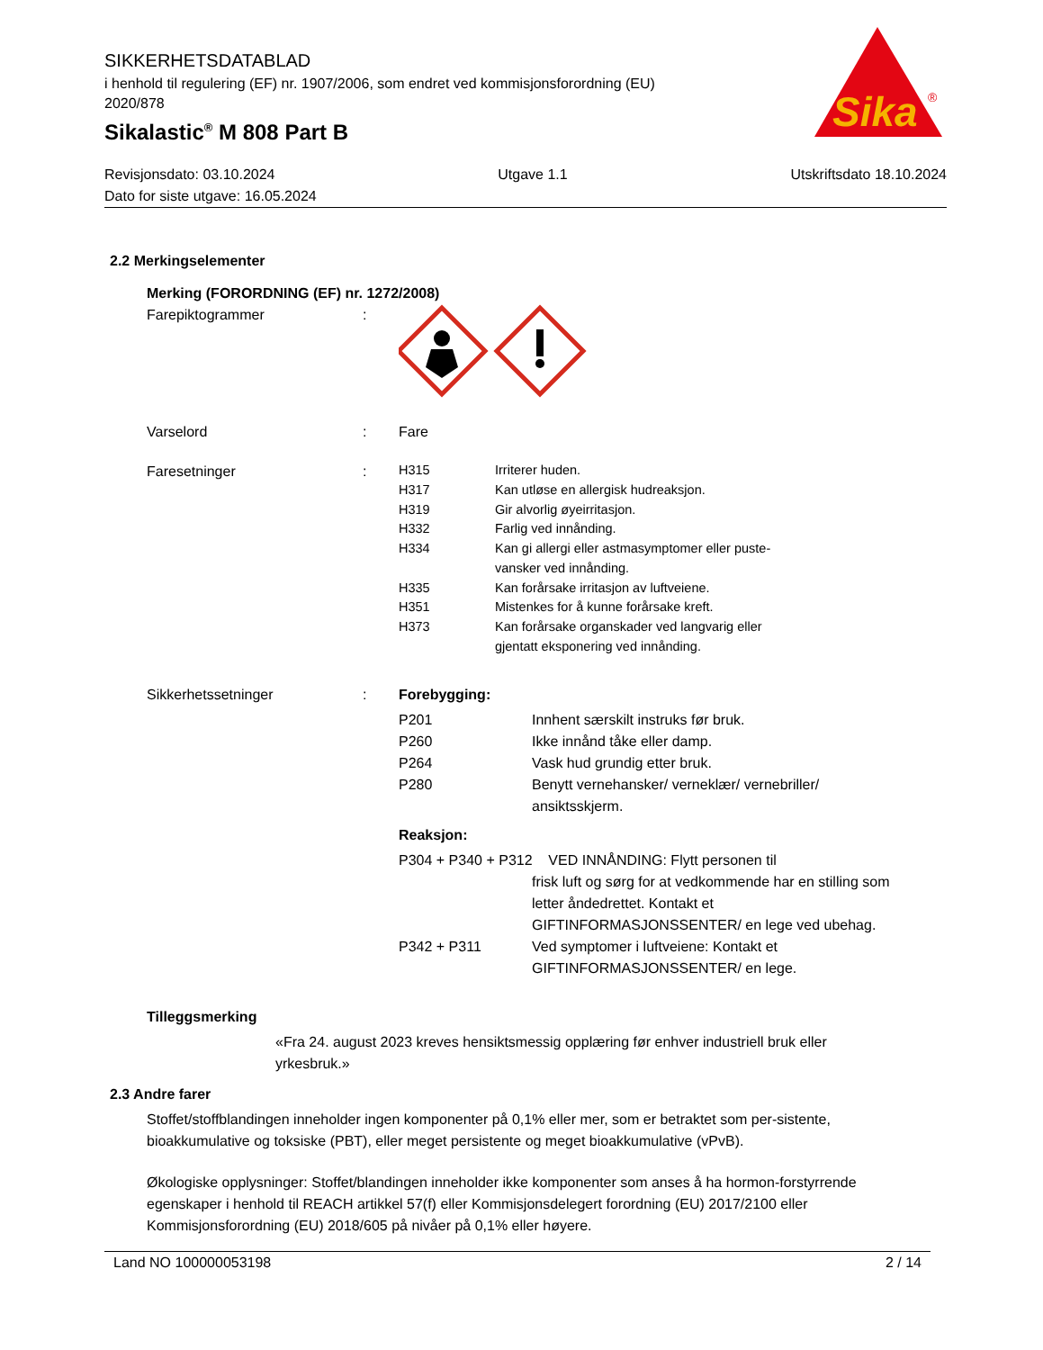SIKKERHETSDATABLAD
i henhold til regulering (EF) nr. 1907/2006, som endret ved kommisjonsforordning (EU) 2020/878
Sikalastic<sup>®</sup> M 808 Part B
Sika
®
Revisjonsdato: 03.10.2024 Utgave 1.1 Utskriftsdato 18.10.2024
Dato for siste utgave: 16.05.2024
2.2 Merkingselementer
Merking (FORORDNING (EF) nr. 1272/2008)
Farepiktogrammer :
Varselord : Fare
Faresetninger :
| H315 | Irriterer huden. |
| H317 | Kan utløse en allergisk hudreaksjon. |
| H319 | Gir alvorlig øyeirritasjon. |
| H332 | Farlig ved innånding. |
| H334 | Kan gi allergi eller astmasymptomer eller puste- vansker ved innånding. |
| H335 | Kan forårsake irritasjon av luftveiene. |
| H351 | Mistenkes for å kunne forårsake kreft. |
| H373 | Kan forårsake organskader ved langvarig eller gjentatt eksponering ved innånding. |
Sikkerhetssetninger : Forebygging:
| P201 | Innhent særskilt instruks før bruk. |
| P260 | Ikke innånd tåke eller damp. |
| P264 | Vask hud grundig etter bruk. |
| P280 | Benytt vernehansker/ verneklær/ vernebriller/ ansiktsskjerm. |
Reaksjon:
| P304 + P340 + P312 VED INNÅNDING: Flytt personen til | |
| | frisk luft og sørg for at vedkommende har en stilling som letter åndedrettet. Kontakt et GIFTINFORMASJONSSENTER/ en lege ved ubehag. |
| P342 + P311 | Ved symptomer i luftveiene: Kontakt et GIFTINFORMASJONSSENTER/ en lege. |
Tilleggsmerking
«Fra 24. august 2023 kreves hensiktsmessig opplæring før enhver industriell bruk eller yrkesbruk.»
2.3 Andre farer
Stoffet/stoffblandingen inneholder ingen komponenter på 0,1% eller mer, som er betraktet som per-sistente, bioakkumulative og toksiske (PBT), eller meget persistente og meget bioakkumulative (vPvB).
Økologiske opplysninger: Stoffet/blandingen inneholder ikke komponenter som anses å ha hormon-forstyrrende egenskaper i henhold til REACH artikkel 57(f) eller Kommisjonsdelegert forordning (EU) 2017/2100 eller Kommisjonsforordning (EU) 2018/605 på nivåer på 0,1% eller høyere.
Land NO 100000053198 2 / 14